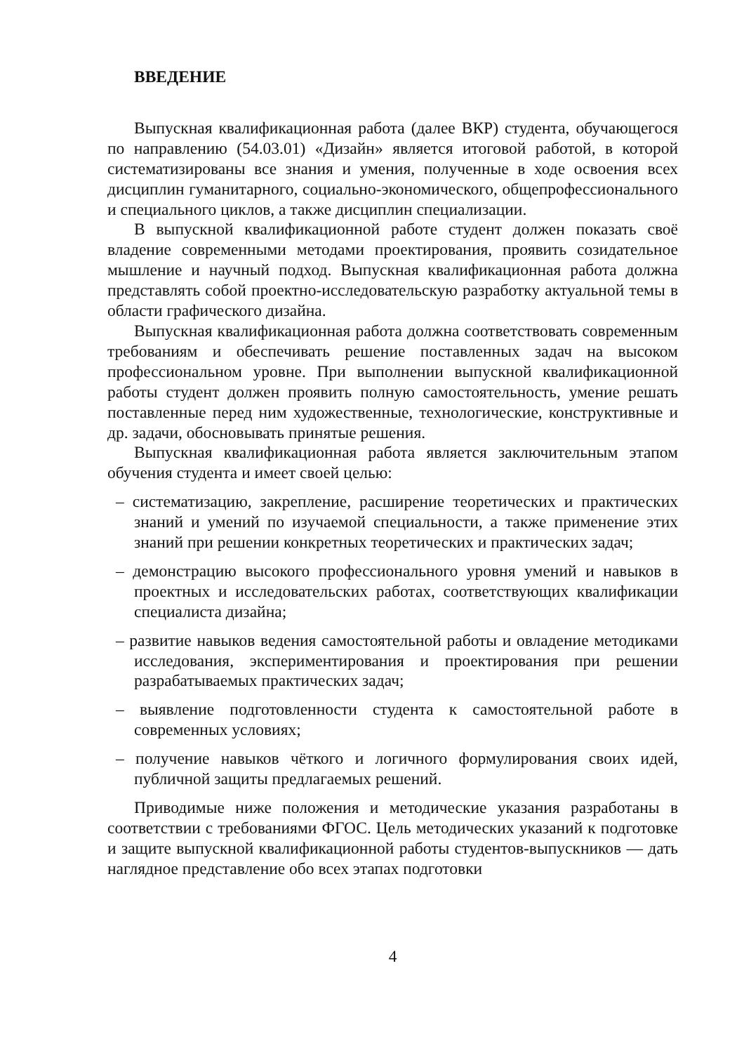ВВЕДЕНИЕ
Выпускная квалификационная работа (далее ВКР) студента, обучающегося по направлению (54.03.01) «Дизайн» является итоговой работой, в которой систематизированы все знания и умения, полученные в ходе освоения всех дисциплин гуманитарного, социально-экономического, общепрофессионального и специального циклов, а также дисциплин специализации.
В выпускной квалификационной работе студент должен показать своё владение современными методами проектирования, проявить созидательное мышление и научный подход. Выпускная квалификационная работа должна представлять собой проектно-исследовательскую разработку актуальной темы в области графического дизайна.
Выпускная квалификационная работа должна соответствовать современным требованиям и обеспечивать решение поставленных задач на высоком профессиональном уровне. При выполнении выпускной квалификационной работы студент должен проявить полную самостоятельность, умение решать поставленные перед ним художественные, технологические, конструктивные и др. задачи, обосновывать принятые решения.
Выпускная квалификационная работа является заключительным этапом обучения студента и имеет своей целью:
– систематизацию, закрепление, расширение теоретических и практических знаний и умений по изучаемой специальности, а также применение этих знаний при решении конкретных теоретических и практических задач;
– демонстрацию высокого профессионального уровня умений и навыков в проектных и исследовательских работах, соответствующих квалификации специалиста дизайна;
– развитие навыков ведения самостоятельной работы и овладение методиками исследования, экспериментирования и проектирования при решении разрабатываемых практических задач;
– выявление подготовленности студента к самостоятельной работе в современных условиях;
– получение навыков чёткого и логичного формулирования своих идей, публичной защиты предлагаемых решений.
Приводимые ниже положения и методические указания разработаны в соответствии с требованиями ФГОС. Цель методических указаний к подготовке и защите выпускной квалификационной работы студентов-выпускников — дать наглядное представление обо всех этапах подготовки
4